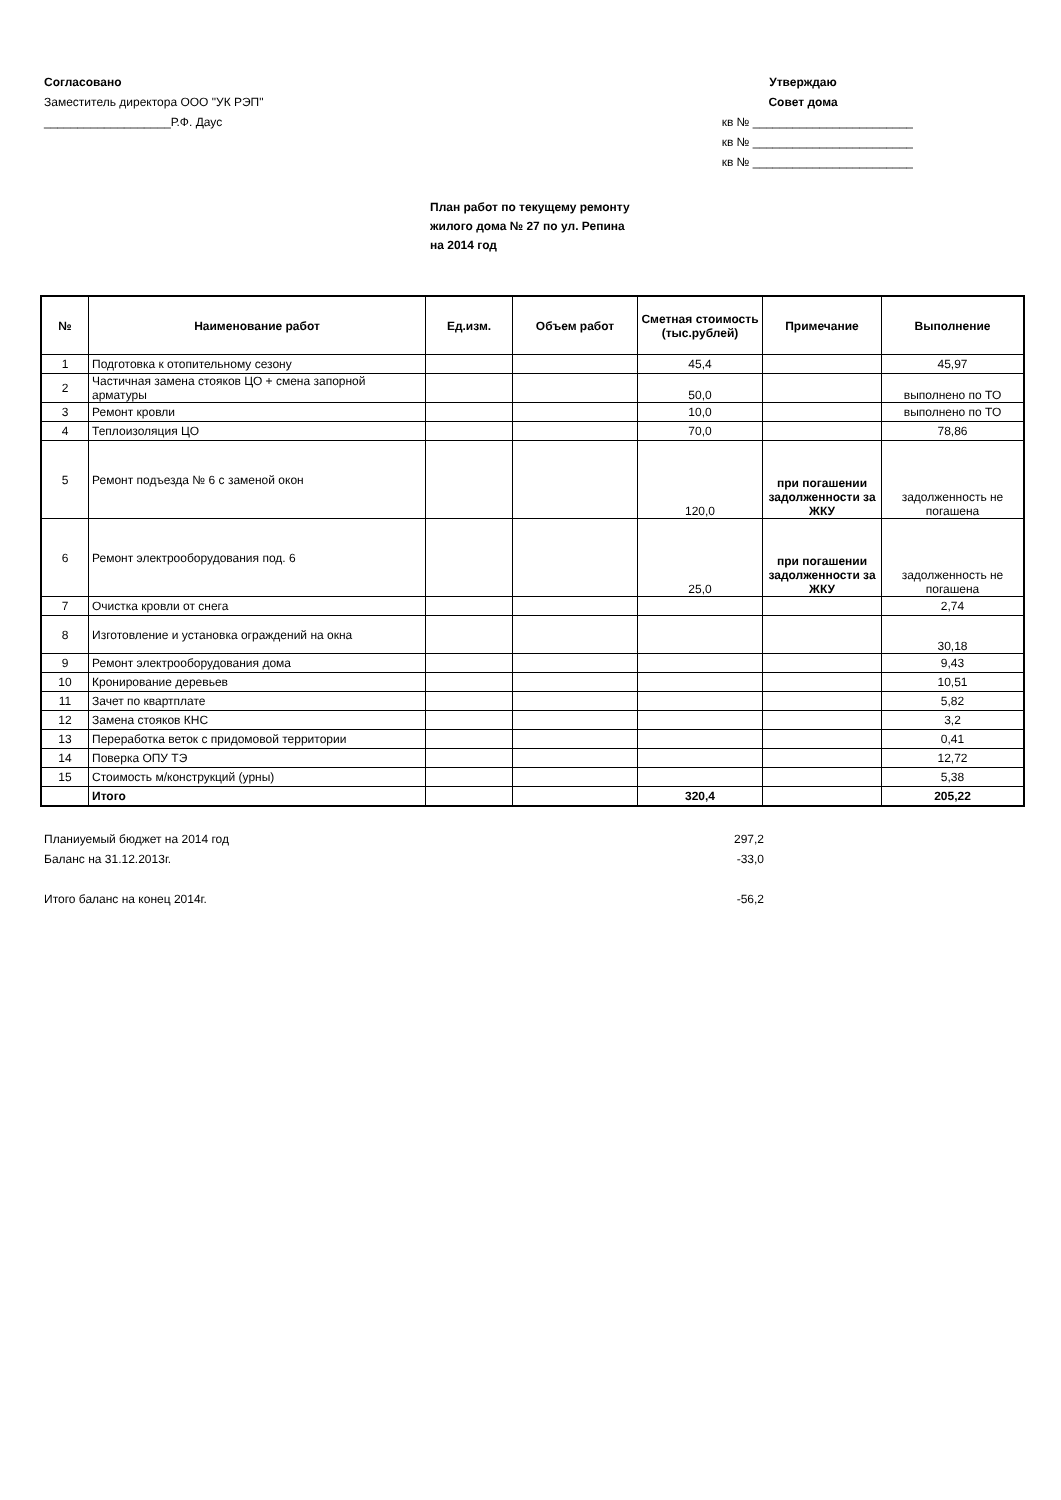Согласовано
Заместитель директора ООО "УК РЭП"
___________________Р.Ф. Даус
Утверждаю
Совет дома
кв № ________________________
кв № ________________________
кв № ________________________
План работ по текущему ремонту
жилого дома № 27 по ул. Репина
на 2014 год
| № | Наименование работ | Ед.изм. | Объем работ | Сметная стоимость (тыс.рублей) | Примечание | Выполнение |
| --- | --- | --- | --- | --- | --- | --- |
| 1 | Подготовка к отопительному сезону | | | 45,4 | | 45,97 |
| 2 | Частичная замена стояков ЦО + смена запорной арматуры | | | 50,0 | | выполнено по ТО |
| 3 | Ремонт кровли | | | 10,0 | | выполнено по ТО |
| 4 | Теплоизоляция ЦО | | | 70,0 | | 78,86 |
| 5 | Ремонт подъезда № 6 с заменой окон | | | 120,0 | при погашении задолженности за ЖКУ | задолженность не погашена |
| 6 | Ремонт электрооборудования под. 6 | | | 25,0 | при погашении задолженности за ЖКУ | задолженность не погашена |
| 7 | Очистка кровли от снега | | | | | 2,74 |
| 8 | Изготовление и установка ограждений на окна | | | | | 30,18 |
| 9 | Ремонт электрооборудования дома | | | | | 9,43 |
| 10 | Кронирование деревьев | | | | | 10,51 |
| 11 | Зачет по квартплате | | | | | 5,82 |
| 12 | Замена стояков КНС | | | | | 3,2 |
| 13 | Переработка веток с придомовой территории | | | | | 0,41 |
| 14 | Поверка ОПУ ТЭ | | | | | 12,72 |
| 15 | Стоимость м/конструкций (урны) | | | | | 5,38 |
| | Итого | | | 320,4 | | 205,22 |
Планиуемый бюджет на 2014 год 297,2
Баланс на 31.12.2013г. -33,0
Итого баланс на конец 2014г. -56,2